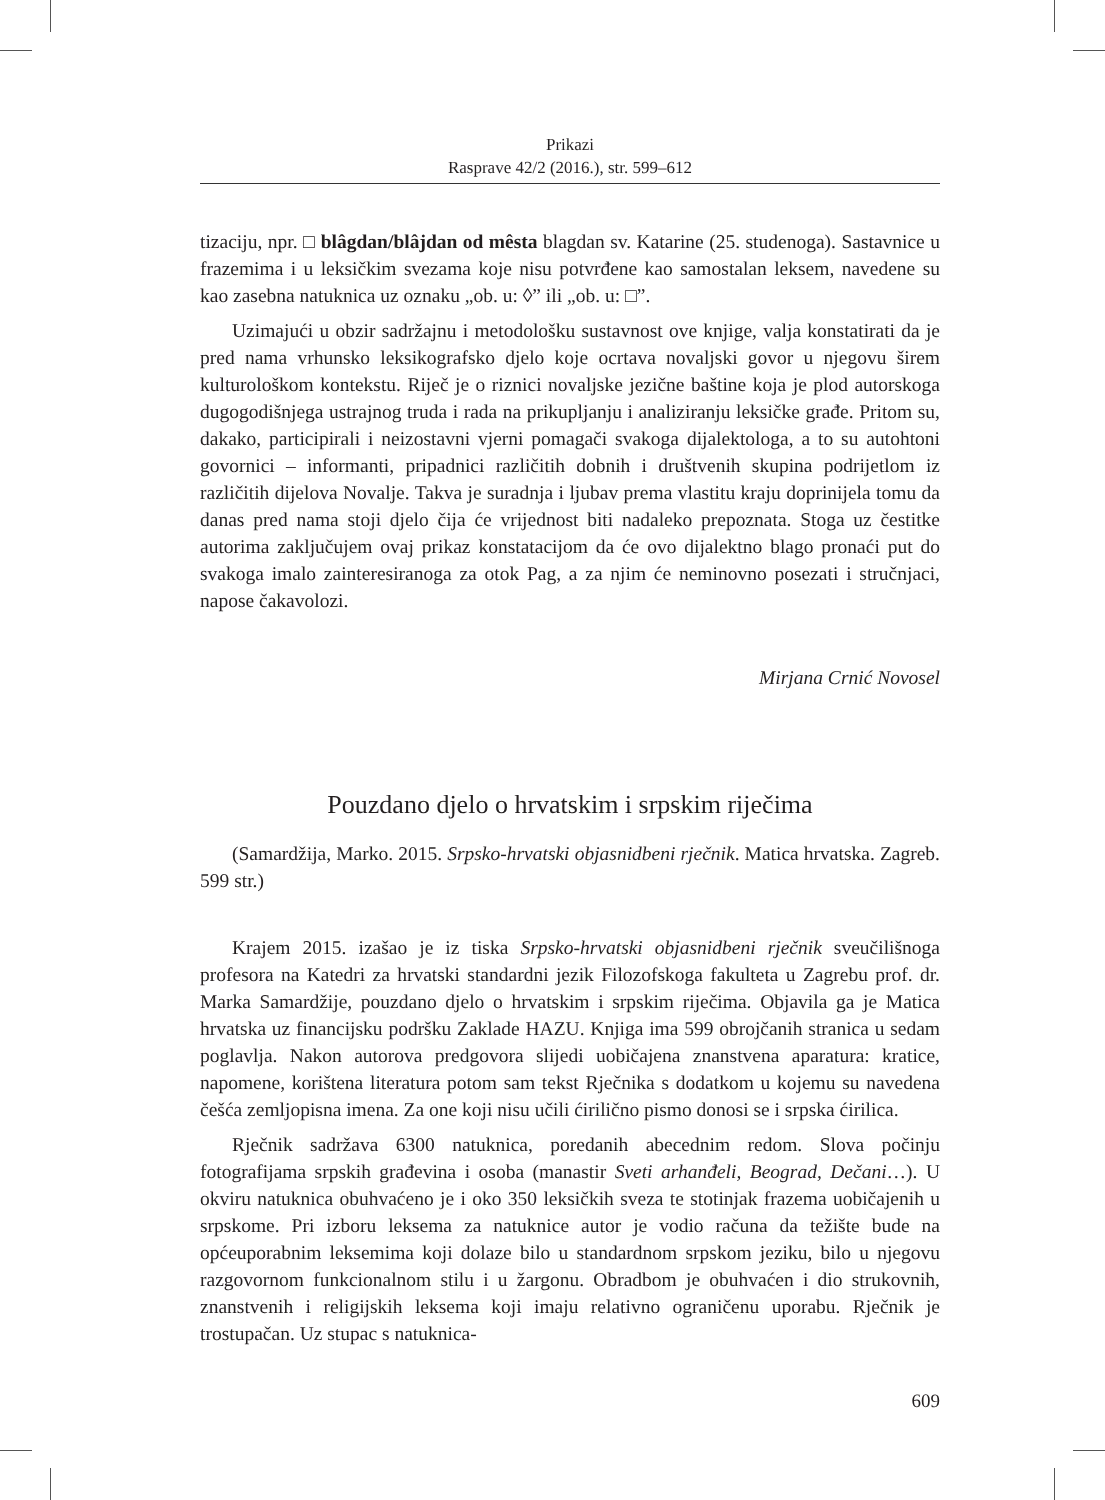Prikazi
Rasprave 42/2 (2016.), str. 599–612
tizaciju, npr. □ blâgdan/blâjdan od mêsta blagdan sv. Katarine (25. studenoga). Sastavnice u frazemima i u leksičkim svezama koje nisu potvrđene kao samostalan leksem, navedene su kao zasebna natuknica uz oznaku „ob. u: ◊” ili „ob. u: □”.
Uzimajući u obzir sadržajnu i metodološku sustavnost ove knjige, valja konstatirati da je pred nama vrhunsko leksikografsko djelo koje ocrtava novaljski govor u njegovu širem kulturološkom kontekstu. Riječ je o riznici novaljske jezične baštine koja je plod autorskoga dugogodišnjega ustrajnog truda i rada na prikupljanju i analiziranju leksičke građe. Pritom su, dakako, participirali i neizostavni vjerni pomagači svakoga dijalektologa, a to su autohtoni govornici – informanti, pripadnici različitih dobnih i društvenih skupina podrijetlom iz različitih dijelova Novalje. Takva je suradnja i ljubav prema vlastitu kraju doprinijela tomu da danas pred nama stoji djelo čija će vrijednost biti nadaleko prepoznata. Stoga uz čestitke autorima zaključujem ovaj prikaz konstatacijom da će ovo dijalektno blago pronaći put do svakoga imalo zainteresiranoga za otok Pag, a za njim će neminovno posezati i stručnjaci, napose čakavolozi.
Mirjana Crnić Novosel
Pouzdano djelo o hrvatskim i srpskim riječima
(Samardžija, Marko. 2015. Srpsko-hrvatski objasnidbeni rječnik. Matica hrvatska. Zagreb. 599 str.)
Krajem 2015. izašao je iz tiska Srpsko-hrvatski objasnidbeni rječnik sveučilišnoga profesora na Katedri za hrvatski standardni jezik Filozofskoga fakulteta u Zagrebu prof. dr. Marka Samardžije, pouzdano djelo o hrvatskim i srpskim riječima. Objavila ga je Matica hrvatska uz financijsku podršku Zaklade HAZU. Knjiga ima 599 obrojčanih stranica u sedam poglavlja. Nakon autorova predgovora slijedi uobičajena znanstvena aparatura: kratice, napomene, korištena literatura potom sam tekst Rječnika s dodatkom u kojemu su navedena češća zemljopisna imena. Za one koji nisu učili ćirilično pismo donosi se i srpska ćirilica.
Rječnik sadržava 6300 natuknica, poredanih abecednim redom. Slova počinju fotografijama srpskih građevina i osoba (manastir Sveti arhanđeli, Beograd, Dečani…). U okviru natuknica obuhvaćeno je i oko 350 leksičkih sveza te stotinjak frazema uobičajenih u srpskome. Pri izboru leksema za natuknice autor je vodio računa da težište bude na općeuporabnim leksemima koji dolaze bilo u standardnom srpskom jeziku, bilo u njegovu razgovornom funkcionalnom stilu i u žargonu. Obradbom je obuhvaćen i dio strukovnih, znanstvenih i religijskih leksema koji imaju relativno ograničenu uporabu. Rječnik je trostupačan. Uz stupac s natuknica-
609